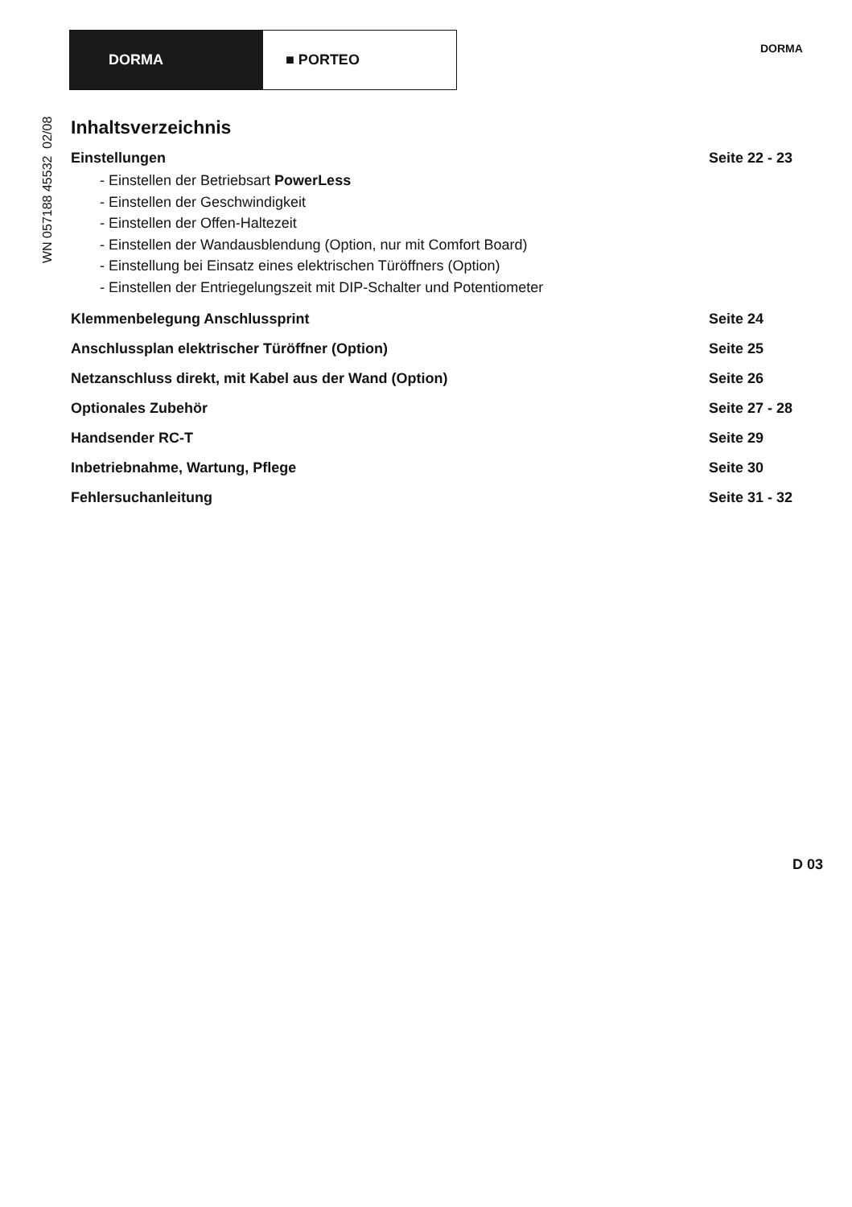DORMA ■ PORTEO
DORMA
WN 057188 45532 02/08
Inhaltsverzeichnis
Einstellungen Seite 22 - 23
- Einstellen der Betriebsart PowerLess
- Einstellen der Geschwindigkeit
- Einstellen der Offen-Haltezeit
- Einstellen der Wandausblendung (Option, nur mit Comfort Board)
- Einstellung bei Einsatz eines elektrischen Türöffners (Option)
- Einstellen der Entriegelungszeit mit DIP-Schalter und Potentiometer
Klemmenbelegung Anschlussprint Seite 24
Anschlussplan elektrischer Türöffner (Option) Seite 25
Netzanschluss direkt, mit Kabel aus der Wand (Option) Seite 26
Optionales Zubehör Seite 27 - 28
Handsender RC-T Seite 29
Inbetriebnahme, Wartung, Pflege Seite 30
Fehlersuchanleitung Seite 31 - 32
D 03